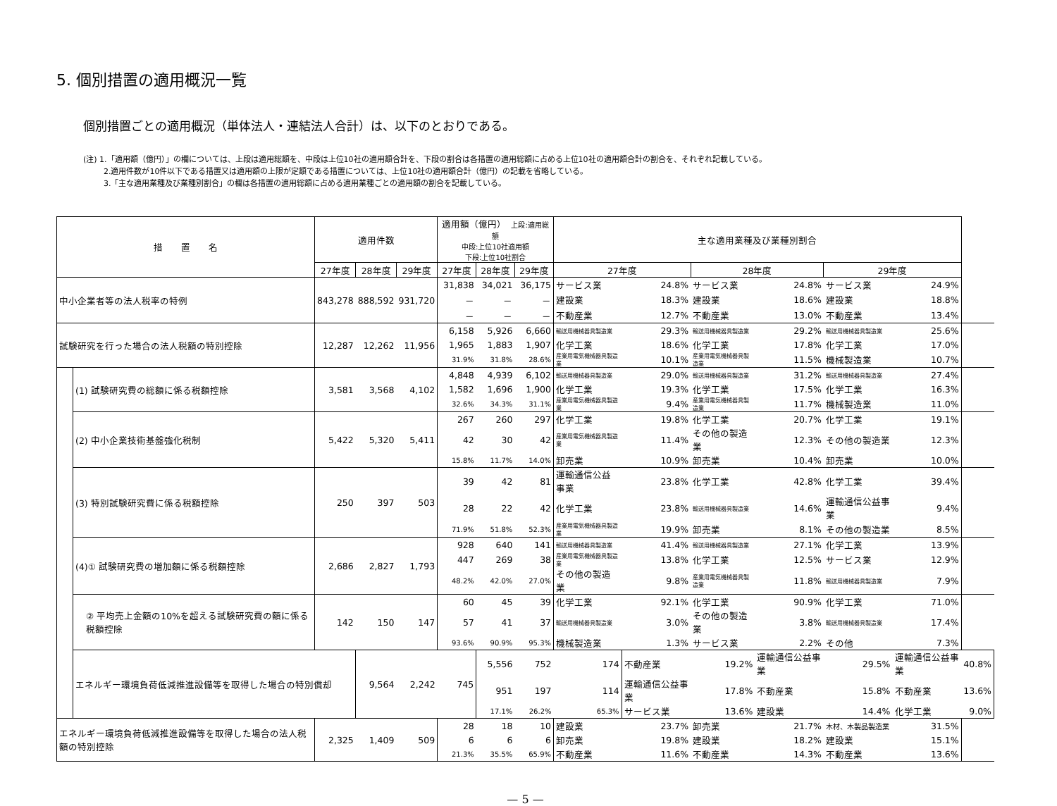5. 個別措置の適用概況一覧
個別措置ごとの適用概況（単体法人・連結法人合計）は、以下のとおりである。
(注) 1.「適用額（億円）」の欄については、上段は適用総額を、中段は上位10社の適用額合計を、下段の割合は各措置の適用総額に占める上位10社の適用額合計の割合を、それぞれ記載している。
2.適用件数が10件以下である措置又は適用額の上限が定額である措置については、上位10社の適用額合計（億円）の記載を省略している。
3.「主な適用業種及び業種別割合」の欄は各措置の適用総額に占める適用業種ごとの適用額の割合を記載している。
| 措 置 名 | | 適用件数 | | | 適用額（億円） 上段:適用総額 中段:上位10社適用額 下段:上位10社割合 | | | 主な適用業種及び業種別割合 | | | | | | |
| --- | --- | --- | --- | --- | --- | --- | --- | --- | --- | --- | --- | --- | --- | --- |
| | | 27年度 | 28年度 | 29年度 | 27年度 | 28年度 | 29年度 | 27年度 | | 28年度 | | 29年度 | | |
| 中小企業者等の法人税率の特例 | | 843,278 | 888,592 | 931,720 | 31,838 | 34,021 | 36,175 | サービス業 | 24.8% | サービス業 | 24.8% | サービス業 | 24.9% | |
| | | | | | － | － | － | 建設業 | 18.3% | 建設業 | 18.6% | 建設業 | 18.8% | |
| | | | | | － | － | － | 不動産業 | 12.7% | 不動産業 | 13.0% | 不動産業 | 13.4% | |
| 試験研究を行った場合の法人税額の特別控除 | | 12,287 | 12,262 | 11,956 | 6,158 | 5,926 | 6,660 | 輸送用機械器具製造業 | 29.3% | 輸送用機械器具製造業 | 29.2% | 輸送用機械器具製造業 | 25.6% | |
| | | | | | 1,965 | 1,883 | 1,907 | 化学工業 | 18.6% | 化学工業 | 17.8% | 化学工業 | 17.0% | |
| | | | | | 31.9% | 31.8% | 28.6% | 産業用電気機械器具製造業 | 10.1% | 産業用電気機械器具製造業 | 11.5% | 機械製造業 | 10.7% | |
| | (1) 試験研究費の総額に係る税額控除 | 3,581 | 3,568 | 4,102 | 4,848 | 4,939 | 6,102 | 輸送用機械器具製造業 | 29.0% | 輸送用機械器具製造業 | 31.2% | 輸送用機械器具製造業 | 27.4% | |
| | | | | | 1,582 | 1,696 | 1,900 | 化学工業 | 19.3% | 化学工業 | 17.5% | 化学工業 | 16.3% | |
| | | | | | 32.6% | 34.3% | 31.1% | 産業用電気機械器具製造業 | 9.4% | 産業用電気機械器具製造業 | 11.7% | 機械製造業 | 11.0% | |
| | (2) 中小企業技術基盤強化税制 | 5,422 | 5,320 | 5,411 | 267 | 260 | 297 | 化学工業 | 19.8% | 化学工業 | 20.7% | 化学工業 | 19.1% | |
| | | | | | 42 | 30 | 42 | 産業用電気機械器具製造業 | 11.4% | その他の製造業 | 12.3% | その他の製造業 | 12.3% | |
| | | | | | 15.8% | 11.7% | 14.0% | 卸売業 | 10.9% | 卸売業 | 10.4% | 卸売業 | 10.0% | |
| | (3) 特別試験研究費に係る税額控除 | 250 | 397 | 503 | 39 | 42 | 81 | 運輸通信公益事業 | 23.8% | 化学工業 | 42.8% | 化学工業 | 39.4% | |
| | | | | | 28 | 22 | 42 | 化学工業 | 23.8% | 輸送用機械器具製造業 | 14.6% | 運輸通信公益事業 | 9.4% | |
| | | | | | 71.9% | 51.8% | 52.3% | 産業用電気機械器具製造業 | 19.9% | 卸売業 | 8.1% | その他の製造業 | 8.5% | |
| | (4)① 試験研究費の増加額に係る税額控除 | 2,686 | 2,827 | 1,793 | 928 | 640 | 141 | 輸送用機械器具製造業 | 41.4% | 輸送用機械器具製造業 | 27.1% | 化学工業 | 13.9% | |
| | | | | | 447 | 269 | 38 | 産業用電気機械器具製造業 | 13.8% | 化学工業 | 12.5% | サービス業 | 12.9% | |
| | | | | | 48.2% | 42.0% | 27.0% | その他の製造業 | 9.8% | 産業用電気機械器具製造業 | 11.8% | 輸送用機械器具製造業 | 7.9% | |
| | ② 平均売上金額の10%を超える試験研究費の額に係る税額控除 | 142 | 150 | 147 | 60 | 45 | 39 | 化学工業 | 92.1% | 化学工業 | 90.9% | 化学工業 | 71.0% | |
| | | | | | 57 | 41 | 37 | 輸送用機械器具製造業 | 3.0% | その他の製造業 | 3.8% | 輸送用機械器具製造業 | 17.4% | |
| | | | | | 93.6% | 90.9% | 95.3% | 機械製造業 | 1.3% | サービス業 | 2.2% | その他 | 7.3% | |
| | エネルギー環境負荷低減推進設備等を取得した場合の特別償却 | | 9,564 | 2,242 | 745 | 5,556 | 752 | 174 | 不動産業 | 19.2% | 運輸通信公益事業 | 29.5% | 運輸通信公益事業 | 40.8% |
| | | | | | | 951 | 197 | 114 | 運輸通信公益事業 | 17.8% | 不動産業 | 15.8% | 不動産業 | 13.6% |
| | | | | | | 17.1% | 26.2% | 65.3% | サービス業 | 13.6% | 建設業 | 14.4% | 化学工業 | 9.0% |
| エネルギー環境負荷低減推進設備等を取得した場合の法人税額の特別控除 | | 2,325 | 1,409 | 509 | 28 | 18 | 10 | 建設業 | 23.7% | 卸売業 | 21.7% | 木材、木製品製造業 | 31.5% | |
| | | | | | 6 | 6 | 6 | 卸売業 | 19.8% | 建設業 | 18.2% | 建設業 | 15.1% | |
| | | | | | 21.3% | 35.5% | 65.9% | 不動産業 | 11.6% | 不動産業 | 14.3% | 不動産業 | 13.6% | |
— 5 —